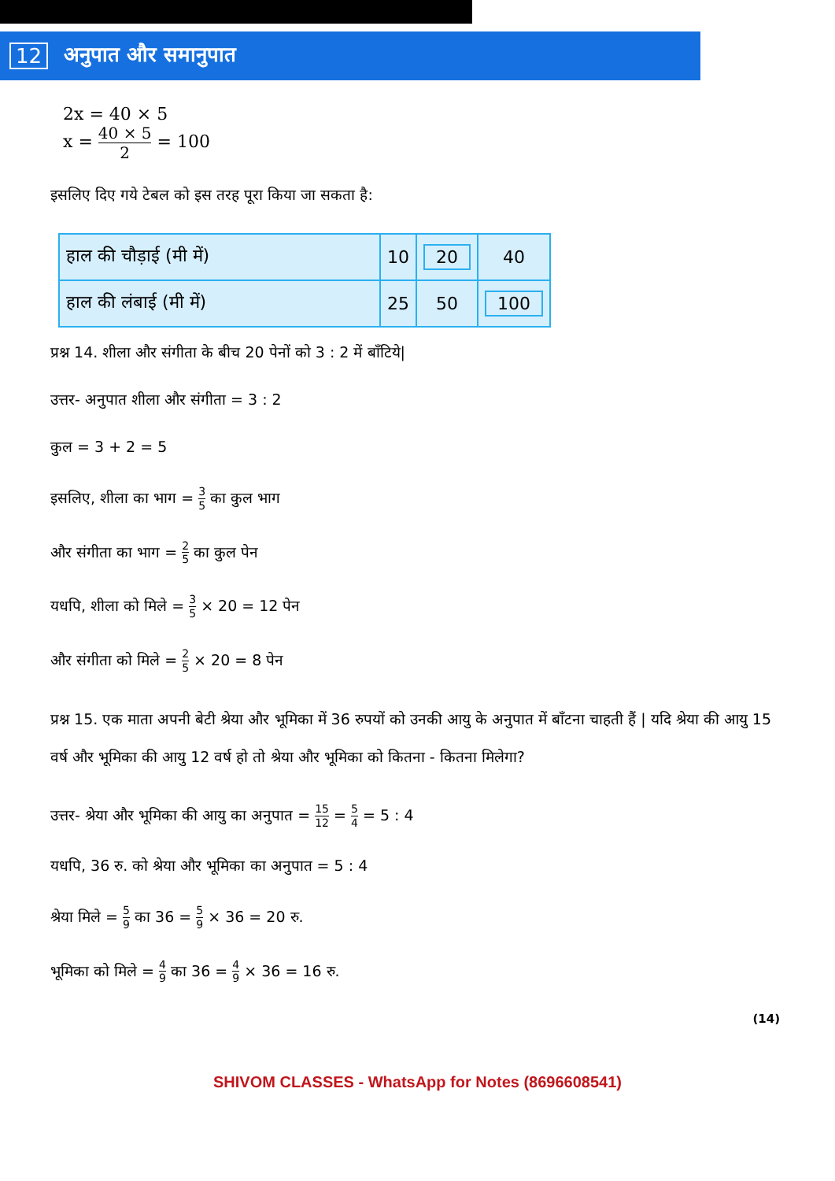12 अनुपात और समानुपात
2x = 40 × 5
x = 40 × 5 2 = 100
इसलिए दिए गये टेबल को इस तरह पूरा किया जा सकता है:
| हाल की चौड़ाई (मी में) | 10 | 20 | 40 |
| हाल की लंबाई (मी में) | 25 | 50 | 100 |
प्रश्न 14. शीला और संगीता के बीच 20 पेनों को 3 : 2 में बाँटिये|
उत्तर- अनुपात शीला और संगीता = 3 : 2
कुल = 3 + 2 = 5
इसलिए, शीला का भाग = 3 5 का कुल भाग
और संगीता का भाग = 2 5 का कुल पेन
यधपि, शीला को मिले = 3 5 × 20 = 12 पेन
और संगीता को मिले = 2 5 × 20 = 8 पेन
प्रश्न 15. एक माता अपनी बेटी श्रेया और भूमिका में 36 रुपयों को उनकी आयु के अनुपात में बाँटना चाहती हैं | यदि श्रेया की आयु 15 वर्ष और भूमिका की आयु 12 वर्ष हो तो श्रेया और भूमिका को कितना - कितना मिलेगा?
उत्तर- श्रेया और भूमिका की आयु का अनुपात = 15 12 = 5 4 = 5 : 4
यधपि, 36 रु. को श्रेया और भूमिका का अनुपात = 5 : 4
श्रेया मिले = 5 9 का 36 = 5 9 × 36 = 20 रु.
भूमिका को मिले = 4 9 का 36 = 4 9 × 36 = 16 रु.
(14)
SHIVOM CLASSES - WhatsApp for Notes (8696608541)